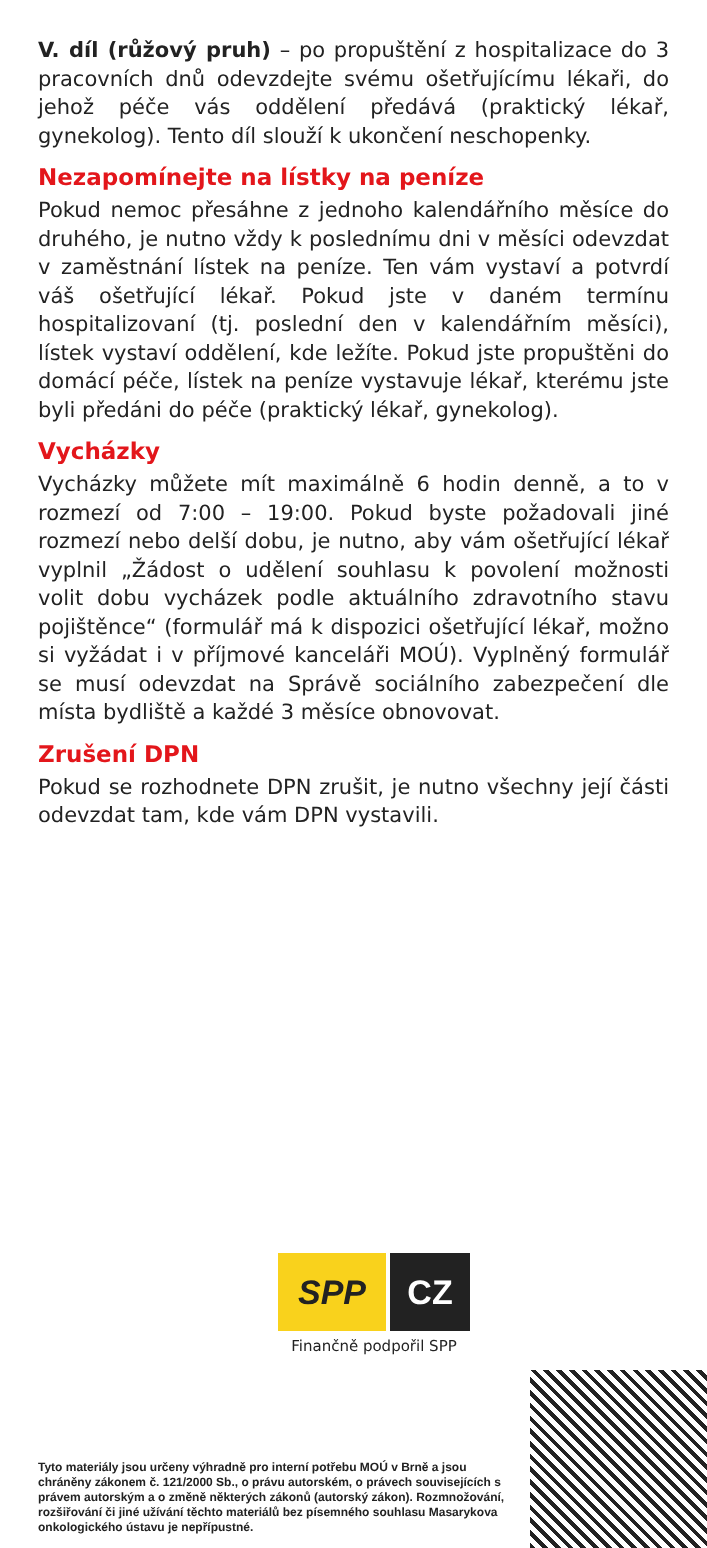V. díl (růžový pruh) – po propuštění z hospitalizace do 3 pracovních dnů odevzdejte svému ošetřujícímu lékaři, do jehož péče vás oddělení předává (praktický lékař, gynekolog). Tento díl slouží k ukončení neschopenky.
Nezapomínejte na lístky na peníze
Pokud nemoc přesáhne z jednoho kalendářního měsíce do druhého, je nutno vždy k poslednímu dni v měsíci odevzdat v zaměstnání lístek na peníze. Ten vám vystaví a potvrdí váš ošetřující lékař. Pokud jste v daném termínu hospitalizovaní (tj. poslední den v kalendářním měsíci), lístek vystaví oddělení, kde ležíte. Pokud jste propuštěni do domácí péče, lístek na peníze vystavuje lékař, kterému jste byli předáni do péče (praktický lékař, gynekolog).
Vycházky
Vycházky můžete mít maximálně 6 hodin denně, a to v rozmezí od 7:00 – 19:00. Pokud byste požadovali jiné rozmezí nebo delší dobu, je nutno, aby vám ošetřující lékař vyplnil „Žádost o udělení souhlasu k povolení možnosti volit dobu vycházek podle aktuálního zdravotního stavu pojištěnce“ (formulář má k dispozici ošetřující lékař, možno si vyžádat i v příjmové kanceláři MOÚ). Vyplněný formulář se musí odevzdat na Správě sociálního zabezpečení dle místa bydliště a každé 3 měsíce obnovovat.
Zrušení DPN
Pokud se rozhodnete DPN zrušit, je nutno všechny její části odevzdat tam, kde vám DPN vystavili.
SPP CZ
Finančně podpořil SPP
Tyto materiály jsou určeny výhradně pro interní potřebu MOÚ v Brně a jsou chráněny zákonem č. 121/2000 Sb., o právu autorském, o právech souvisejících s právem autorským a o změně některých zákonů (autorský zákon). Rozmnožování, rozšiřování či jiné užívání těchto materiálů bez písemného souhlasu Masarykova onkologického ústavu je nepřípustné.